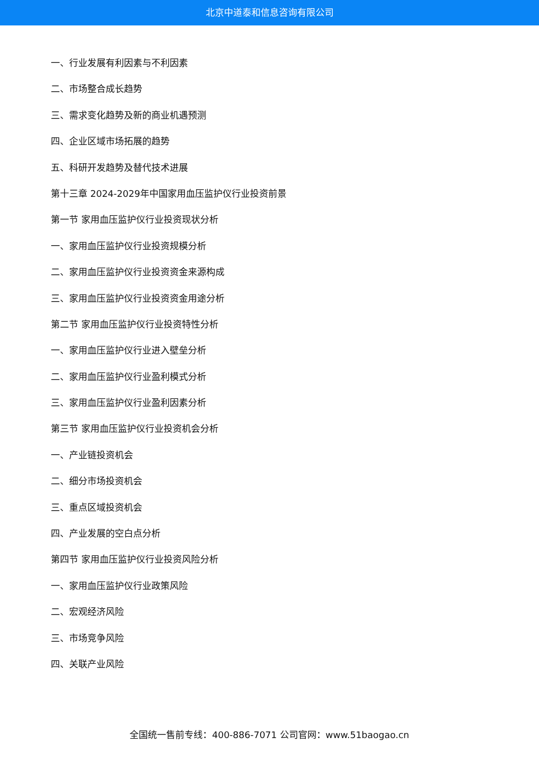北京中道泰和信息咨询有限公司
一、行业发展有利因素与不利因素
二、市场整合成长趋势
三、需求变化趋势及新的商业机遇预测
四、企业区域市场拓展的趋势
五、科研开发趋势及替代技术进展
第十三章 2024-2029年中国家用血压监护仪行业投资前景
第一节 家用血压监护仪行业投资现状分析
一、家用血压监护仪行业投资规模分析
二、家用血压监护仪行业投资资金来源构成
三、家用血压监护仪行业投资资金用途分析
第二节 家用血压监护仪行业投资特性分析
一、家用血压监护仪行业进入壁垒分析
二、家用血压监护仪行业盈利模式分析
三、家用血压监护仪行业盈利因素分析
第三节 家用血压监护仪行业投资机会分析
一、产业链投资机会
二、细分市场投资机会
三、重点区域投资机会
四、产业发展的空白点分析
第四节 家用血压监护仪行业投资风险分析
一、家用血压监护仪行业政策风险
二、宏观经济风险
三、市场竞争风险
四、关联产业风险
全国统一售前专线：400-886-7071 公司官网：www.51baogao.cn